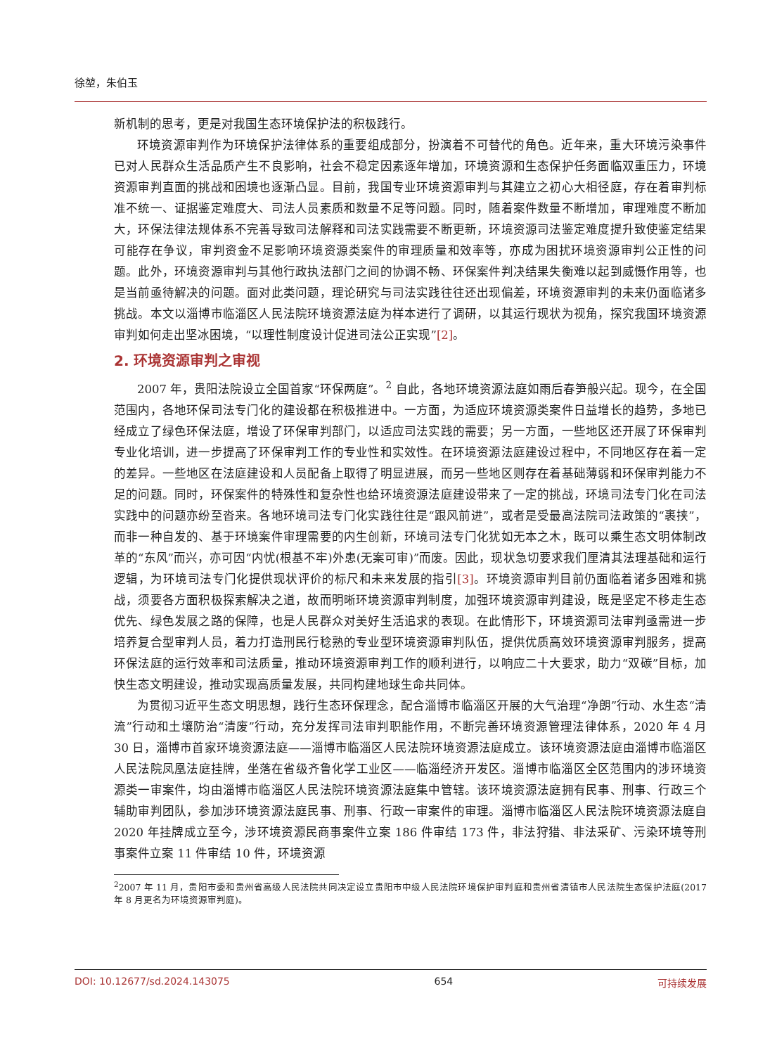徐堃，朱伯玉
新机制的思考，更是对我国生态环境保护法的积极践行。
环境资源审判作为环境保护法律体系的重要组成部分，扮演着不可替代的角色。近年来，重大环境污染事件已对人民群众生活品质产生不良影响，社会不稳定因素逐年增加，环境资源和生态保护任务面临双重压力，环境资源审判直面的挑战和困境也逐渐凸显。目前，我国专业环境资源审判与其建立之初心大相径庭，存在着审判标准不统一、证据鉴定难度大、司法人员素质和数量不足等问题。同时，随着案件数量不断增加，审理难度不断加大，环保法律法规体系不完善导致司法解释和司法实践需要不断更新，环境资源司法鉴定难度提升致使鉴定结果可能存在争议，审判资金不足影响环境资源类案件的审理质量和效率等，亦成为困扰环境资源审判公正性的问题。此外，环境资源审判与其他行政执法部门之间的协调不畅、环保案件判决结果失衡难以起到威慑作用等，也是当前亟待解决的问题。面对此类问题，理论研究与司法实践往往还出现偏差，环境资源审判的未来仍面临诸多挑战。本文以淄博市临淄区人民法院环境资源法庭为样本进行了调研，以其运行现状为视角，探究我国环境资源审判如何走出坚冰困境，“以理性制度设计促进司法公正实现”[2]。
2. 环境资源审判之审视
2007 年，贵阳法院设立全国首家“环保两庭”。<sup>2</sup> 自此，各地环境资源法庭如雨后春笋般兴起。现今，在全国范围内，各地环保司法专门化的建设都在积极推进中。一方面，为适应环境资源类案件日益增长的趋势，多地已经成立了绿色环保法庭，增设了环保审判部门，以适应司法实践的需要；另一方面，一些地区还开展了环保审判专业化培训，进一步提高了环保审判工作的专业性和实效性。在环境资源法庭建设过程中，不同地区存在着一定的差异。一些地区在法庭建设和人员配备上取得了明显进展，而另一些地区则存在着基础薄弱和环保审判能力不足的问题。同时，环保案件的特殊性和复杂性也给环境资源法庭建设带来了一定的挑战，环境司法专门化在司法实践中的问题亦纷至沓来。各地环境司法专门化实践往往是“跟风前进”，或者是受最高法院司法政策的“裹挟”，而非一种自发的、基于环境案件审理需要的内生创新，环境司法专门化犹如无本之木，既可以乘生态文明体制改革的“东风”而兴，亦可因“内忧(根基不牢)外患(无案可审)”而废。因此，现状急切要求我们厘清其法理基础和运行逻辑，为环境司法专门化提供现状评价的标尺和未来发展的指引[3]。环境资源审判目前仍面临着诸多困难和挑战，须要各方面积极探索解决之道，故而明晰环境资源审判制度，加强环境资源审判建设，既是坚定不移走生态优先、绿色发展之路的保障，也是人民群众对美好生活追求的表现。在此情形下，环境资源司法审判亟需进一步培养复合型审判人员，着力打造刑民行稔熟的专业型环境资源审判队伍，提供优质高效环境资源审判服务，提高环保法庭的运行效率和司法质量，推动环境资源审判工作的顺利进行，以响应二十大要求，助力“双碳”目标，加快生态文明建设，推动实现高质量发展，共同构建地球生命共同体。
为贯彻习近平生态文明思想，践行生态环保理念，配合淄博市临淄区开展的大气治理“净朗”行动、水生态“清流”行动和土壤防治“清废”行动，充分发挥司法审判职能作用，不断完善环境资源管理法律体系，2020 年 4 月 30 日，淄博市首家环境资源法庭——淄博市临淄区人民法院环境资源法庭成立。该环境资源法庭由淄博市临淄区人民法院凤凰法庭挂牌，坐落在省级齐鲁化学工业区——临淄经济开发区。淄博市临淄区全区范围内的涉环境资源类一审案件，均由淄博市临淄区人民法院环境资源法庭集中管辖。该环境资源法庭拥有民事、刑事、行政三个辅助审判团队，参加涉环境资源法庭民事、刑事、行政一审案件的审理。淄博市临淄区人民法院环境资源法庭自 2020 年挂牌成立至今，涉环境资源民商事案件立案 186 件审结 173 件，非法狩猎、非法采矿、污染环境等刑事案件立案 11 件审结 10 件，环境资源
<sup>2</sup> 2007 年 11 月，贵阳市委和贵州省高级人民法院共同决定设立贵阳市中级人民法院环境保护审判庭和贵州省清镇市人民法院生态保护法庭(2017 年 8 月更名为环境资源审判庭)。
DOI: 10.12677/sd.2024.143075 654 可持续发展